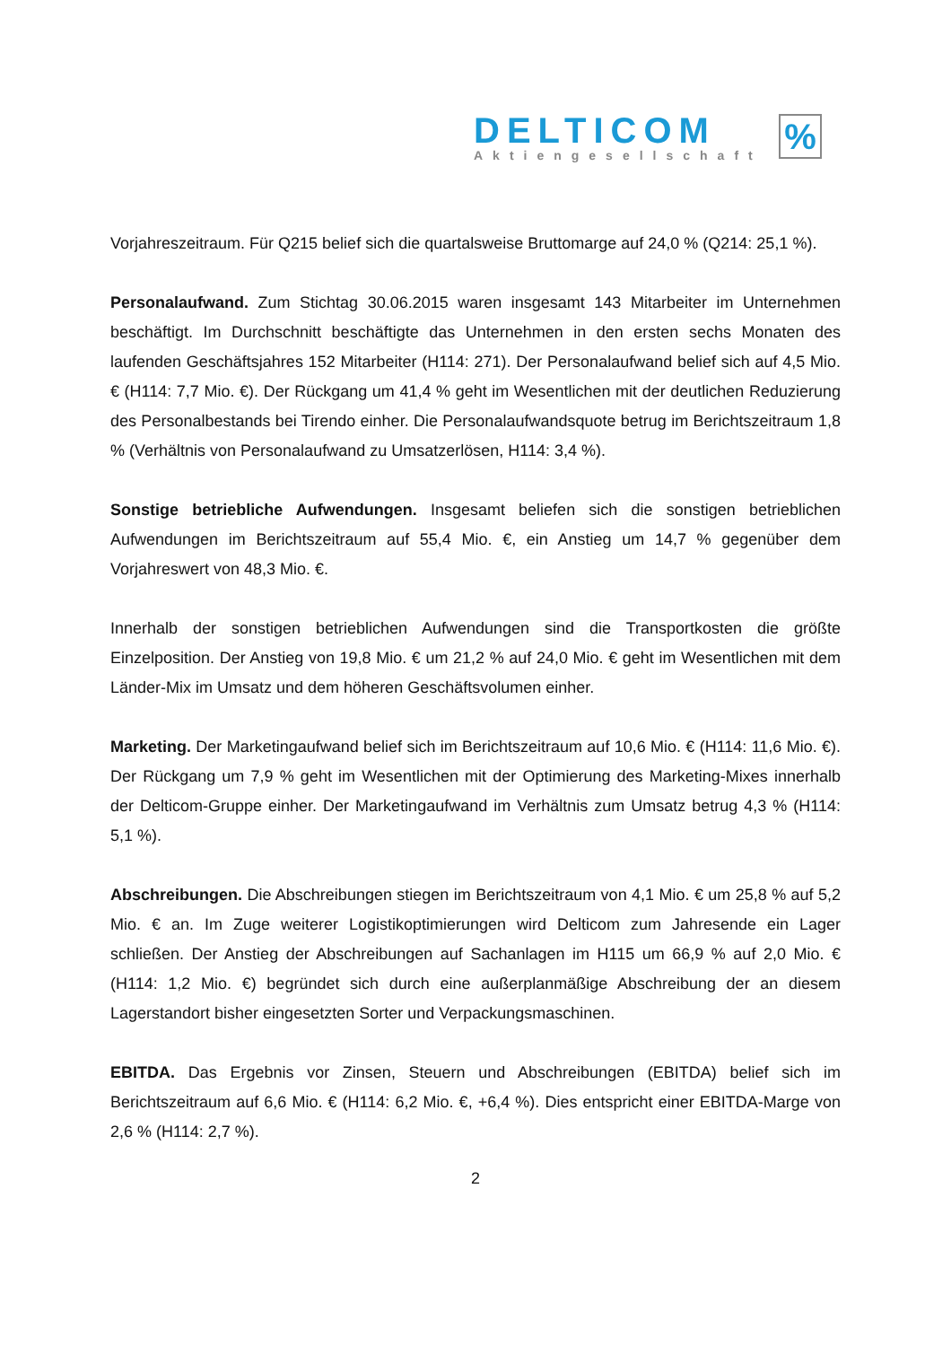DELTICOM
Aktiengesellschaft
%
Vorjahreszeitraum. Für Q215 belief sich die quartalsweise Bruttomarge auf 24,0 % (Q214: 25,1 %).
Personalaufwand. Zum Stichtag 30.06.2015 waren insgesamt 143 Mitarbeiter im Unternehmen beschäftigt. Im Durchschnitt beschäftigte das Unternehmen in den ersten sechs Monaten des laufenden Geschäftsjahres 152 Mitarbeiter (H114: 271). Der Personalaufwand belief sich auf 4,5 Mio. € (H114: 7,7 Mio. €). Der Rückgang um 41,4 % geht im Wesentlichen mit der deutlichen Reduzierung des Personalbestands bei Tirendo einher. Die Personalaufwandsquote betrug im Berichtszeitraum 1,8 % (Verhältnis von Personalaufwand zu Umsatzerlösen, H114: 3,4 %).
Sonstige betriebliche Aufwendungen. Insgesamt beliefen sich die sonstigen betrieblichen Aufwendungen im Berichtszeitraum auf 55,4 Mio. €, ein Anstieg um 14,7 % gegenüber dem Vorjahreswert von 48,3 Mio. €.
Innerhalb der sonstigen betrieblichen Aufwendungen sind die Transportkosten die größte Einzelposition. Der Anstieg von 19,8 Mio. € um 21,2 % auf 24,0 Mio. € geht im Wesentlichen mit dem Länder-Mix im Umsatz und dem höheren Geschäftsvolumen einher.
Marketing. Der Marketingaufwand belief sich im Berichtszeitraum auf 10,6 Mio. € (H114: 11,6 Mio. €). Der Rückgang um 7,9 % geht im Wesentlichen mit der Optimierung des Marketing-Mixes innerhalb der Delticom-Gruppe einher. Der Marketingaufwand im Verhältnis zum Umsatz betrug 4,3 % (H114: 5,1 %).
Abschreibungen. Die Abschreibungen stiegen im Berichtszeitraum von 4,1 Mio. € um 25,8 % auf 5,2 Mio. € an. Im Zuge weiterer Logistikoptimierungen wird Delticom zum Jahresende ein Lager schließen. Der Anstieg der Abschreibungen auf Sachanlagen im H115 um 66,9 % auf 2,0 Mio. € (H114: 1,2 Mio. €) begründet sich durch eine außerplanmäßige Abschreibung der an diesem Lagerstandort bisher eingesetzten Sorter und Verpackungsmaschinen.
EBITDA. Das Ergebnis vor Zinsen, Steuern und Abschreibungen (EBITDA) belief sich im Berichtszeitraum auf 6,6 Mio. € (H114: 6,2 Mio. €, +6,4 %). Dies entspricht einer EBITDA-Marge von 2,6 % (H114: 2,7 %).
2